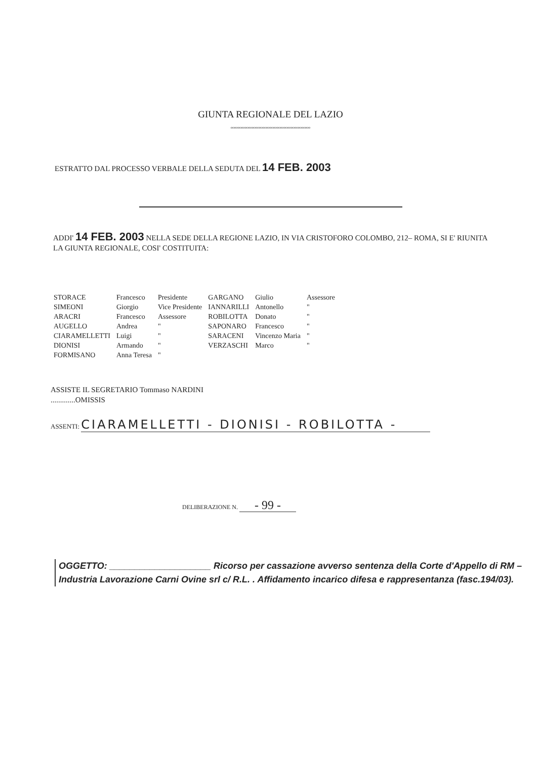GIUNTA REGIONALE DEL LAZIO
ooooooooooooooooooooooooooooooooooooooooooooo
ESTRATTO DAL PROCESSO VERBALE DELLA SEDUTA DEL 14 FEB. 2003
ADDI' 14 FEB. 2003 NELLA SEDE DELLA REGIONE LAZIO, IN VIA CRISTOFORO COLOMBO, 212– ROMA, SI E' RIUNITA LA GIUNTA REGIONALE, COSI' COSTITUITA:
| STORACE | Francesco | Presidente | GARGANO | Giulio | Assessore |
| SIMEONI | Giorgio | Vice Presidente | IANNARILLI | Antonello | " |
| ARACRI | Francesco | Assessore | ROBILOTTA | Donato | " |
| AUGELLO | Andrea | " | SAPONARO | Francesco | " |
| CIARAMELLETTI | Luigi | " | SARACENI | Vincenzo Maria | " |
| DIONISI | Armando | " | VERZASCHI | Marco | " |
| FORMISANO | Anna Teresa | " | | | |
ASSISTE IL SEGRETARIO Tommaso NARDINI
.............OMISSIS
ASSENTI: CIARAMELLETTI - DIONISI - ROBILOTTA -
DELIBERAZIONE N. - 99 -
OGGETTO: ____________________ Ricorso per cassazione avverso sentenza della Corte d'Appello di RM – Industria Lavorazione Carni Ovine srl c/ R.L. . Affidamento incarico difesa e rappresentanza (fasc.194/03).